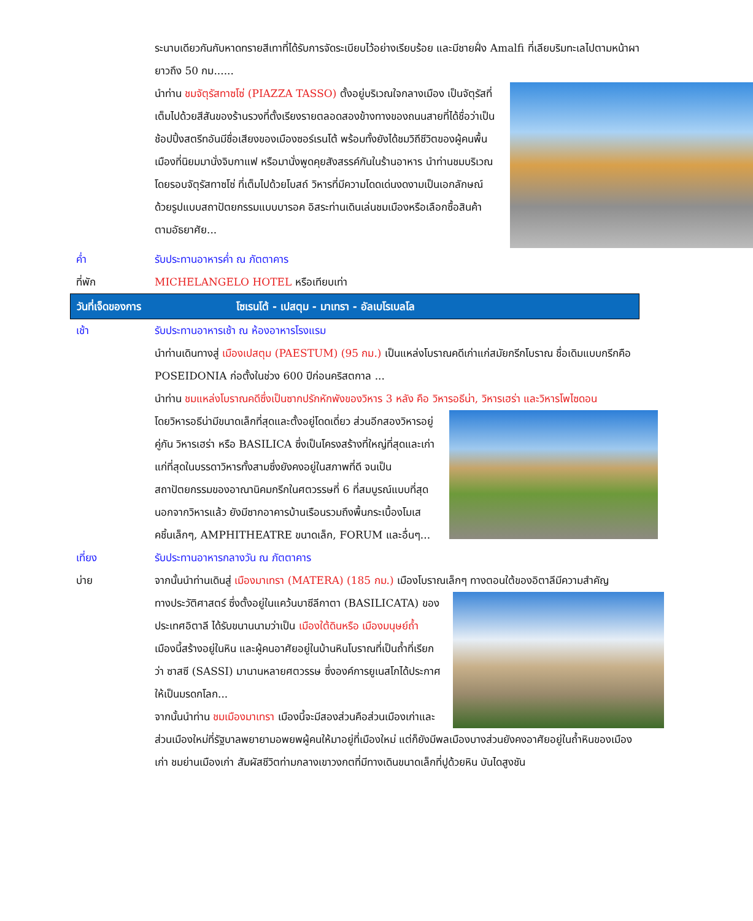ระนาบเดียวกันกับหาดทรายสีเทาที่ได้รับการจัดระเบียบไว้อย่างเรียบร้อย และมีชายฝั่ง Amalfi ที่เลียบริมทะเลไปตามหน้าผายาวถึง 50 กม......
นำท่าน ชมจัตุรัสทาซโซ่ (PIAZZA TASSO) ตั้งอยู่บริเวณใจกลางเมือง เป็นจัตุรัสที่เต็มไปด้วยสีสันของร้านรวงที่ตั้งเรียงรายตลอดสองข้างทางของถนนสายที่ได้ชื่อว่าเป็นช้อปปิ้งสตรีทอันมีชื่อเสียงของเมืองซอร์เรนโต้ พร้อมทั้งยังได้ชมวิถีชีวิตของผู้คนพื้นเมืองที่นิยมมานั่งจิบกาแฟ หรือมานั่งพูดคุยสังสรรค์กันในร้านอาหาร นำท่านชมบริเวณโดยรอบจัตุรัสทาซโซ่ ที่เต็มไปด้วยโบสถ์ วิหารที่มีความโดดเด่นงดงามเป็นเอกลักษณ์ด้วยรูปแบบสถาปัตยกรรมแบบบารอค อิสระท่านเดินเล่นชมเมืองหรือเลือกซื้อสินค้าตามอัธยาศัย...
ค่ำ รับประทานอาหารค่ำ ณ ภัตตาคาร
ที่พัก MICHELANGELO HOTEL หรือเทียบเท่า
วันที่เจ็ดของการ โซเรนโต้ - เปสตุม - มาเทรา - อัลเบโรเบลโล
เช้า รับประทานอาหารเช้า ณ ห้องอาหารโรงแรม
นำท่านเดินทางสู่ เมืองเปสตุม (PAESTUM) (95 กม.) เป็นแหล่งโบราณคดีเก่าแก่สมัยกรีกโบราณ ชื่อเดิมแบบกรีกคือ POSEIDONIA ก่อตั้งในช่วง 600 ปีก่อนคริสตกาล ...
นำท่าน ชมแหล่งโบราณคดีซึ่งเป็นซากปรักหักพังของวิหาร 3 หลัง คือ วิหารอธีน่า, วิหารเฮร่า และวิหารโพไซดอน
โดยวิหารอธีน่ามีขนาดเล็กที่สุดและตั้งอยู่โดดเดี่ยว ส่วนอีกสองวิหารอยู่คู่กัน วิหารเฮร่า หรือ BASILICA ซึ่งเป็นโครงสร้างที่ใหญ่ที่สุดและเก่าแก่ที่สุดในบรรดาวิหารทั้งสามซึ่งยังคงอยู่ในสภาพที่ดี จนเป็นสถาปัตยกรรมของอาณานิคมกรีกในศตวรรษที่ 6 ที่สมบูรณ์แบบที่สุด นอกจากวิหารแล้ว ยังมีซากอาคารบ้านเรือนรวมถึงพื้นกระเบื้องโมเสคชิ้นเล็กๆ, AMPHITHEATRE ขนาดเล็ก, FORUM และอื่นๆ...
เที่ยง รับประทานอาหารกลางวัน ณ ภัตตาคาร
บ่าย จากนั้นนำท่านเดินสู่ เมืองมาเทรา (MATERA) (185 กม.) เมืองโบราณเล็กๆ ทางตอนใต้ของอิตาลีมีความสำคัญ
ทางประวัติศาสตร์ ซึ่งตั้งอยู่ในแคว้นบาซีลีกาตา (BASILICATA) ของประเทศอิตาลี ได้รับขนานนามว่าเป็น เมืองใต้ดินหรือ เมืองมนุษย์ถ้ำ เมืองนี้สร้างอยู่ในหิน และผู้คนอาศัยอยู่ในบ้านหินโบราณที่เป็นถ้ำที่เรียกว่า ซาสซี (SASSI) มานานหลายศตวรรษ ซึ่งองค์การยูเนสโกได้ประกาศให้เป็นมรดกโลก...
จากนั้นนำท่าน ชมเมืองมาเทรา เมืองนี้จะมีสองส่วนคือส่วนเมืองเก่าและส่วนเมืองใหม่ที่รัฐบาลพยายามอพยพผู้คนให้มาอยู่ที่เมืองใหม่ แต่ก็ยังมีพลเมืองบางส่วนยังคงอาศัยอยู่ในถ้ำหินของเมืองเก่า ชมย่านเมืองเก่า สัมผัสชีวิตท่ามกลางเขาวงกตที่มีทางเดินขนาดเล็กที่ปูด้วยหิน บันไดสูงชัน